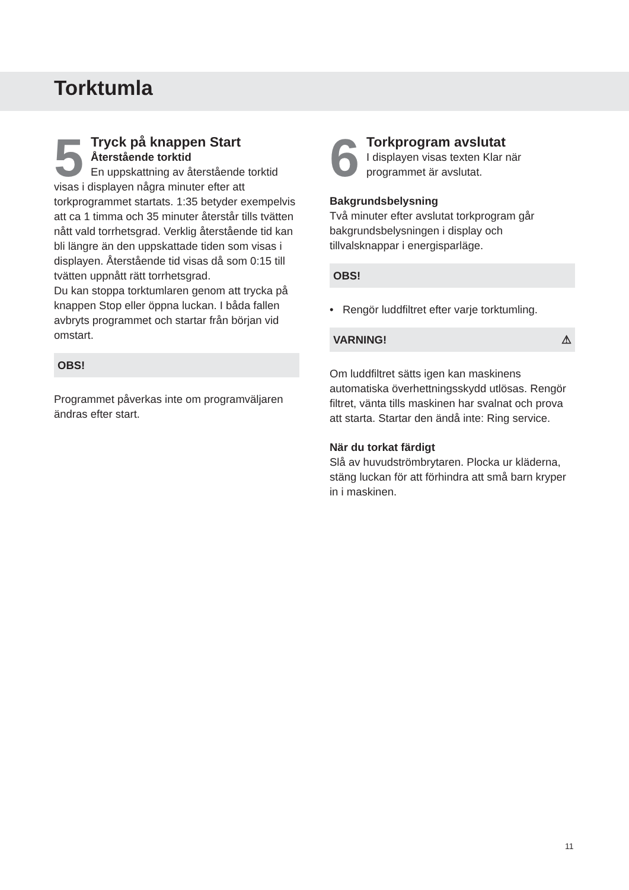Torktumla
5
Tryck på knappen Start
Återstående torktid
En uppskattning av återstående torktid visas i displayen några minuter efter att torkprogrammet startats. 1:35 betyder exempelvis att ca 1 timma och 35 minuter återstår tills tvätten nått vald torrhetsgrad. Verklig återstående tid kan bli längre än den uppskattade tiden som visas i displayen. Återstående tid visas då som 0:15 till tvätten uppnått rätt torrhetsgrad.
Du kan stoppa torktumlaren genom att trycka på knappen Stop eller öppna luckan. I båda fallen avbryts programmet och startar från början vid omstart.
OBS!
Programmet påverkas inte om programväljaren ändras efter start.
6
Torkprogram avslutat
I displayen visas texten Klar när programmet är avslutat.
Bakgrundsbelysning
Två minuter efter avslutat torkprogram går bakgrundsbelysningen i display och tillvalsknappar i energisparläge.
OBS!
• Rengör luddfiltret efter varje torktumling.
VARNING! ⚠
Om luddfiltret sätts igen kan maskinens automatiska överhettningsskydd utlösas. Rengör filtret, vänta tills maskinen har svalnat och prova att starta. Startar den ändå inte: Ring service.
När du torkat färdigt
Slå av huvudströmbrytaren. Plocka ur kläderna, stäng luckan för att förhindra att små barn kryper in i maskinen.
11